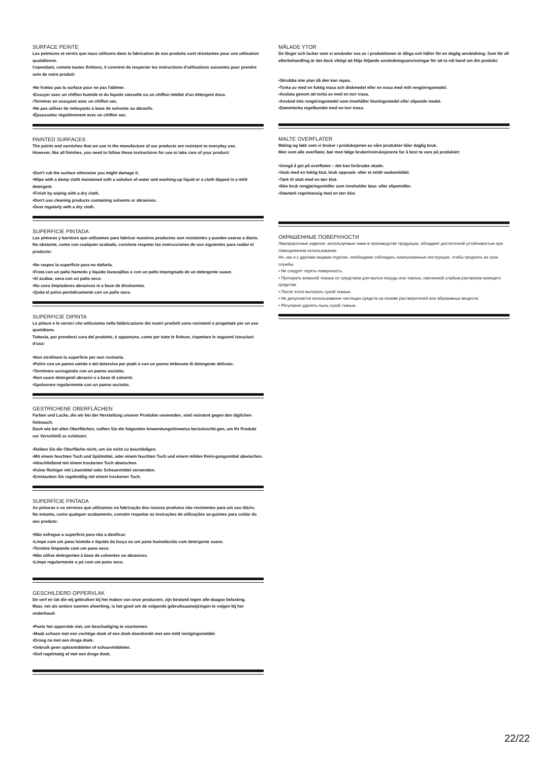SURFACE PEINTE
Les peintures et vernis que nous utilisons dans la fabrication de nos produits sont résistantes pour une utilisation quotidienne.
Cependant, comme toutes finitions, il convient de respecter les instructions d'utilisations suivantes pour prendre soin de votre produit:
•Ne frottez pas la surface pour ne pas l'abîmer.
•Essuyer avec un chiffon humide et du liquide vaisselle ou un chiffon imbibé d'un détergent doux.
•Terminer en essuyant avec un chiffon sec.
•Ne pas utiliser de nettoyants à base de solvants ou abrasifs.
•Époussetez régulièrement avec un chiffon sec.
PAINTED SURFACES
The paints and varnishes that we use in the manufacture of our products are resistant to everyday use.
However, like all finishes, you need to follow these instructions for use to take care of your product:
•Don't rub the surface otherwise you might damage it.
•Wipe with a damp cloth moistened with a solution of water and washing-up liquid or a cloth dipped in a mild detergent.
•Finish by wiping with a dry cloth.
•Don't use cleaning products containing solvents or abrasives.
•Dust regularly with a dry cloth.
SUPERFICIE PINTADA
Las pinturas y barnices que utilizamos para fabricar nuestros productos son resistentes y pueden usarse a diario. No obstante, como con cualquier acabado, conviene respetar las instrucciones de uso siguientes para cuidar el producto:
•No raspes la superficie para no dañarla.
•Frota con un paño húmedo y líquido lavavajillas o con un paño impregnado de un detergente suave.
•Al acabar, seca con un paño seco.
•No uses limpiadores abrasivos ni a base de disolventes.
•Quita el polvo periódicamente con un paño seco.
SUPERFICIE DIPINTA
Le pitture e le vernici che utilizziamo nella fabbricazione dei nostri prodotti sono resistenti e progettate per un uso quotidiano.
Tuttavia, per prendersi cura del prodotto, è opportuno, come per tutte le finiture, rispettare le seguenti istruzioni d'uso:
•Non strofinare la superficie per non rovinarla.
•Pulire con un panno umido e del detersivo per piatti o con un panno imbevuto di detergente delicato.
•Terminare asciugando con un panno asciutto.
•Non usare detergenti abrasivi o a base di solventi.
•Spolverare regolarmente con un panno asciutto.
GESTRICHENE OBERFLÄCHEN
Farben und Lacke, die wir bei der Herstellung unserer Produkte verwenden, sind resistent gegen den täglichen Gebrauch.
Doch wie bei allen Oberflächen, sollten Sie die folgenden Anwendungshinweise berücksichti-gen, um Ihr Produkt vor Verschleiß zu schützen:
•Reiben Sie die Oberfläche nicht, um sie nicht zu beschädigen.
•Mit einem feuchten Tuch und Spülmittel, oder einem feuchten Tuch und einem milden Reini-gungsmittel abwischen.
•Abschließend mit einem trockenen Tuch abwischen.
•Keine Reiniger mit Lösemittel oder Scheuermittel verwenden.
•Entstauben Sie regelmäßig mit einem trockenen Tuch.
SUPERFÍCIE PINTADA
As pinturas e os vernizes que utilizamos na fabricação dos nossos produtos são resistentes para um uso diário.
No entanto, como qualquer acabamento, convém respeitar as instruções de utilizações se-guintes para cuidar do seu produto:
•Não esfregue a superfície para não a danificar.
•Limpe com um pano húmido e líquido da louça ou um pano humedecido com detergente suave.
•Termine limpando com um pano seco.
•Não utilize detergentes à base de solventes ou abrasivos.
•Limpe regularmente o pó com um pano seco.
GESCHILDERD OPPERVLAK
De verf en lak die wij gebruiken bij het maken van onze producten, zijn bestand tegen alle-daagse belasting.
Maar, net als andere soorten afwerking, is het goed om de volgende gebruiksaanwijzingen te volgen bij het onderhoud:
•Poets het oppervlak niet, om beschadiging te voorkomen.
•Maak schoon met een vochtige doek of een doek doordrenkt met een mild reinigingsmiddel.
•Droog na met een droge doek.
•Gebruik geen oplosmiddelen of schuurmiddelen.
•Stof regelmatig af met een droge doek.
MÅLADE YTOR
De färger och lacker som vi använder oss av i produktionen är tåliga och håller för en daglig användning. Som för all efterbehandling är det dock viktigt att följa följande användningsanvisningar för att ta väl hand om din produkt:
•Skrubba inte ytan då den kan repas.
•Torka av med en fuktig trasa och diskmedel eller en trasa med milt rengöringsmedel.
•Avsluta genom att torka av med en torr trasa.
•Använd inte rengöringsmedel som innehåller lösningsmedel eller slipande medel.
•Dammtorka regelbundet med en torr trasa.
MALTE OVERFLATER
Maling og lakk som vi bruker i produksjonen av våre produkter tåler daglig bruk.
Men som alle overflater, bør man følge brukerinstruksjonene for å best ta vare på produktet:
•Unngå å gni på overflaten – det kan forårsake skade.
•Vask med en fuktig klut, bruk oppvask- eller et mildt vaskemiddel.
•Tørk til slutt med en tørr klut.
•Ikke bruk rengjøringsmidler som inneholder løse- eller slipemidler.
•Støvtørk regelmessig med en tørr klut.
ОКРАШЕННЫЕ ПОВЕРХНОСТИ
Лакокрасочные изделия, используемые нами в производстве продукции, обладают достаточной устойчивостью при повседневном использовании.
Но, как и с другими видами отделки, необходимо соблюдать нижеуказанные инструкции, чтобы продлить их срок службы:
• Не следует тереть поверхность.
• Протирать влажной тканью со средством для мытья посуды или тканью, смоченной слабым раствором моющего средства.
• После этого вытирать сухой тканью.
• Не допускается использование чистящих средств на основе растворителей или абразивных веществ.
• Регулярно удалять пыль сухой тканью.
22/22